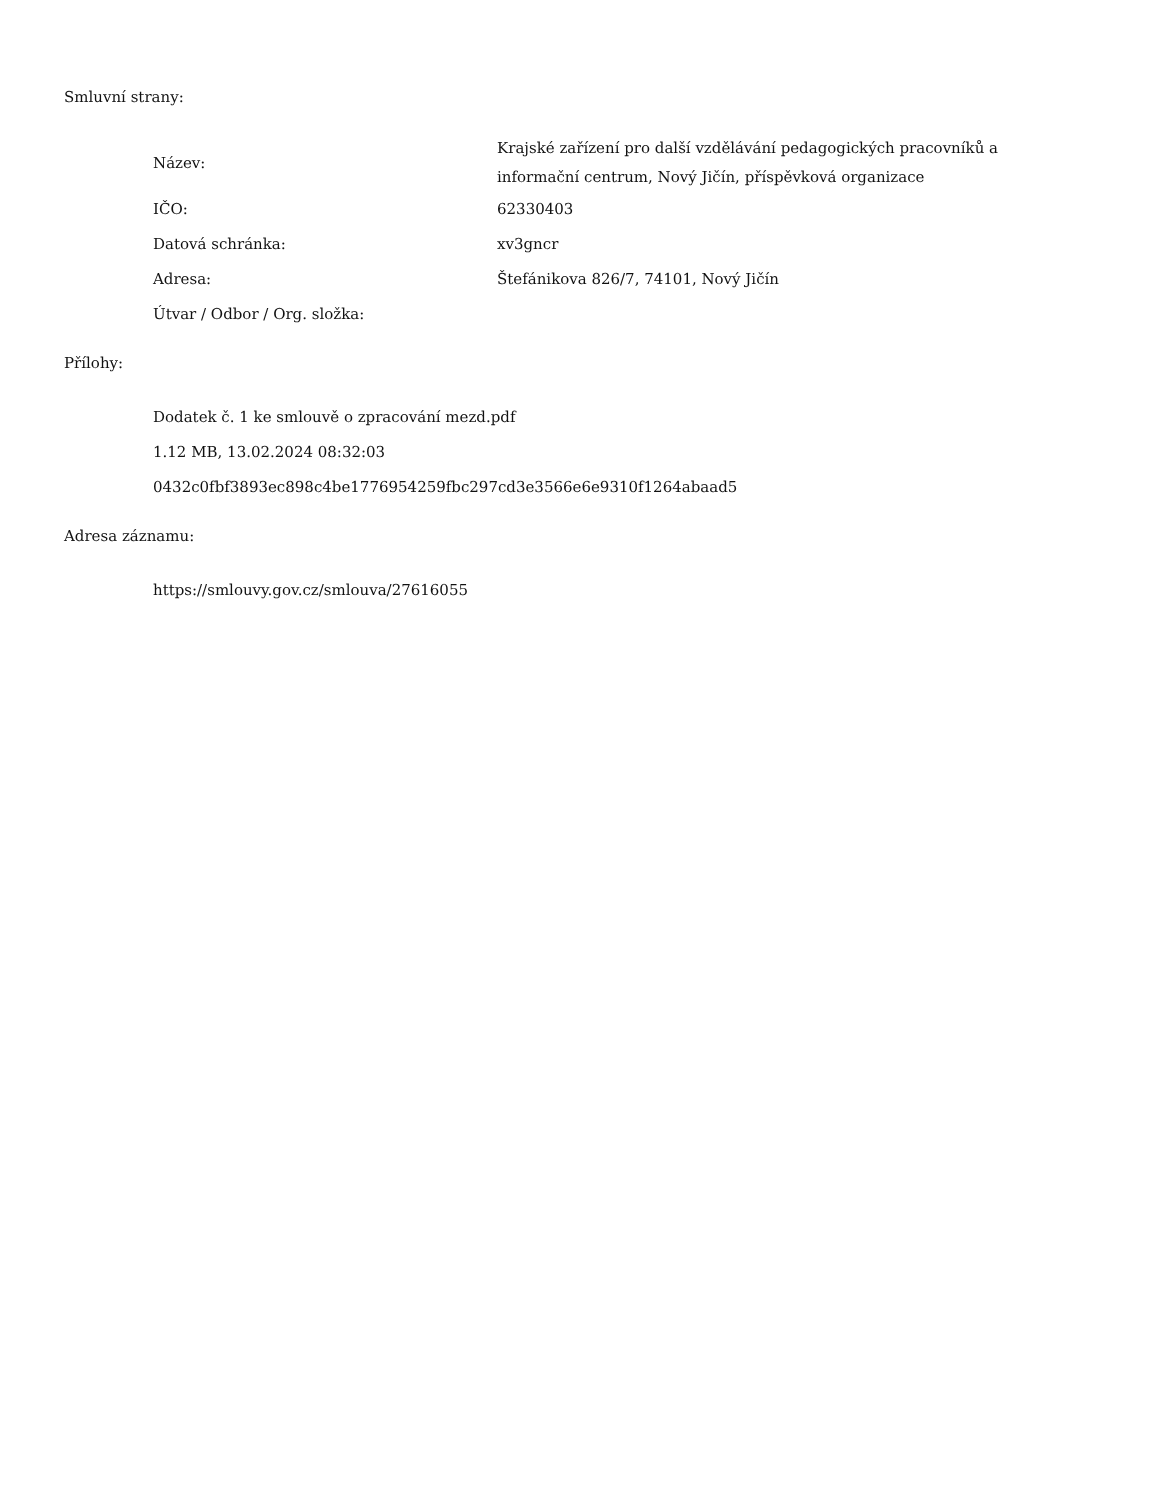Smluvní strany:
| Název: | Krajské zařízení pro další vzdělávání pedagogických pracovníků a informační centrum, Nový Jičín, příspěvková organizace |
| IČO: | 62330403 |
| Datová schránka: | xv3gncr |
| Adresa: | Štefánikova 826/7, 74101, Nový Jičín |
| Útvar / Odbor / Org. složka: | |
Přílohy:
Dodatek č. 1 ke smlouvě o zpracování mezd.pdf
1.12 MB, 13.02.2024 08:32:03
0432c0fbf3893ec898c4be1776954259fbc297cd3e3566e6e9310f1264abaad5
Adresa záznamu:
https://smlouvy.gov.cz/smlouva/27616055